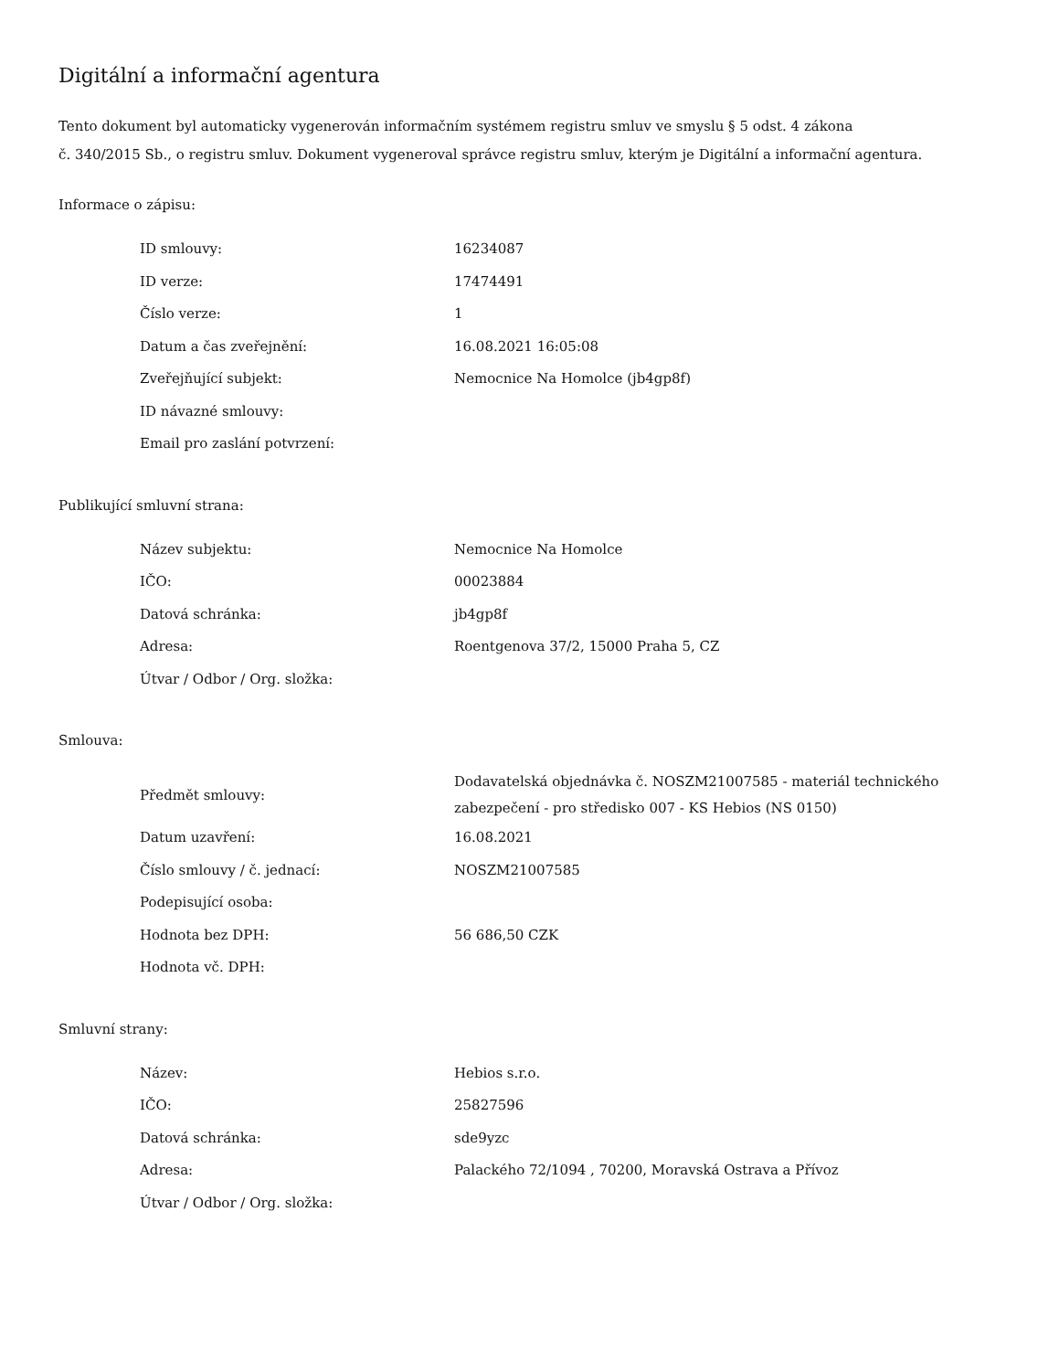Digitální a informační agentura
Tento dokument byl automaticky vygenerován informačním systémem registru smluv ve smyslu § 5 odst. 4 zákona
č. 340/2015 Sb., o registru smluv. Dokument vygeneroval správce registru smluv, kterým je Digitální a informační agentura.
Informace o zápisu:
| ID smlouvy: | 16234087 |
| ID verze: | 17474491 |
| Číslo verze: | 1 |
| Datum a čas zveřejnění: | 16.08.2021 16:05:08 |
| Zveřejňující subjekt: | Nemocnice Na Homolce (jb4gp8f) |
| ID návazné smlouvy: | |
| Email pro zaslání potvrzení: | |
Publikující smluvní strana:
| Název subjektu: | Nemocnice Na Homolce |
| IČO: | 00023884 |
| Datová schránka: | jb4gp8f |
| Adresa: | Roentgenova 37/2, 15000 Praha 5, CZ |
| Útvar / Odbor / Org. složka: | |
Smlouva:
| Předmět smlouvy: | Dodavatelská objednávka č. NOSZM21007585 - materiál technického zabezpečení - pro středisko 007 - KS Hebios (NS 0150) |
| Datum uzavření: | 16.08.2021 |
| Číslo smlouvy / č. jednací: | NOSZM21007585 |
| Podepisující osoba: | |
| Hodnota bez DPH: | 56 686,50 CZK |
| Hodnota vč. DPH: | |
Smluvní strany:
| Název: | Hebios s.r.o. |
| IČO: | 25827596 |
| Datová schránka: | sde9yzc |
| Adresa: | Palackého 72/1094 , 70200, Moravská Ostrava a Přívoz |
| Útvar / Odbor / Org. složka: | |